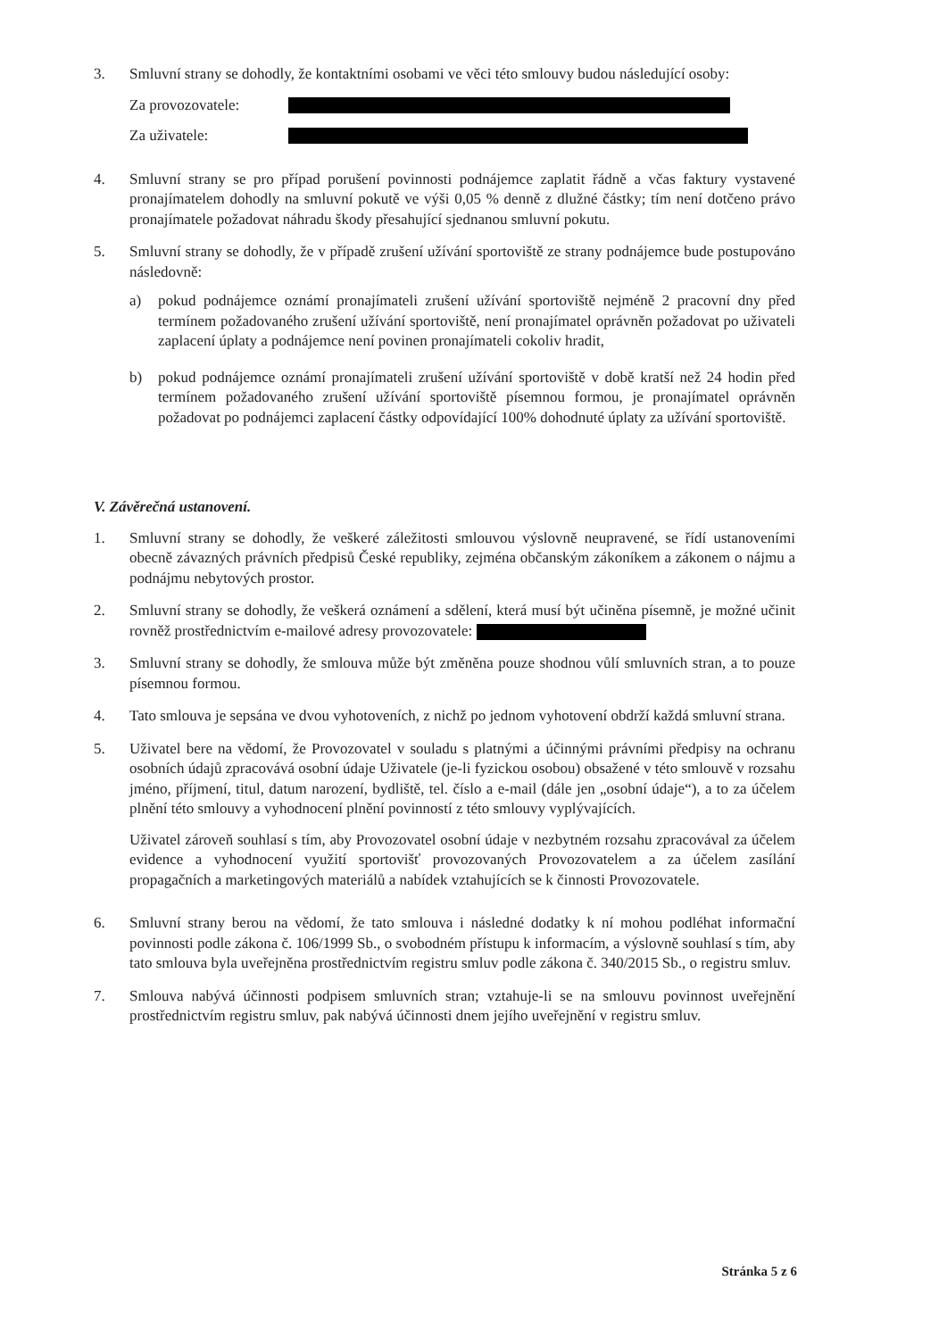3. Smluvní strany se dohodly, že kontaktními osobami ve věci této smlouvy budou následující osoby:
Za provozovatele:
Za uživatele:
4. Smluvní strany se pro případ porušení povinnosti podnájemce zaplatit řádně a včas faktury vystavené pronajímatelem dohodly na smluvní pokutě ve výši 0,05 % denně z dlužné částky; tím není dotčeno právo pronajímatele požadovat náhradu škody přesahující sjednanou smluvní pokutu.
5. Smluvní strany se dohodly, že v případě zrušení užívání sportoviště ze strany podnájemce bude postupováno následovně:
a) pokud podnájemce oznámí pronajímateli zrušení užívání sportoviště nejméně 2 pracovní dny před termínem požadovaného zrušení užívání sportoviště, není pronajímatel oprávněn požadovat po uživateli zaplacení úplaty a podnájemce není povinen pronajímateli cokoliv hradit,
b) pokud podnájemce oznámí pronajímateli zrušení užívání sportoviště v době kratší než 24 hodin před termínem požadovaného zrušení užívání sportoviště písemnou formou, je pronajímatel oprávněn požadovat po podnájemci zaplacení částky odpovídající 100% dohodnuté úplaty za užívání sportoviště.
V. Závěrečná ustanovení.
1. Smluvní strany se dohodly, že veškeré záležitosti smlouvou výslovně neupravené, se řídí ustanoveními obecně závazných právních předpisů České republiky, zejména občanským zákoníkem a zákonem o nájmu a podnájmu nebytových prostor.
2. Smluvní strany se dohodly, že veškerá oznámení a sdělení, která musí být učiněna písemně, je možné učinit rovněž prostřednictvím e-mailové adresy provozovatele:
3. Smluvní strany se dohodly, že smlouva může být změněna pouze shodnou vůlí smluvních stran, a to pouze písemnou formou.
4. Tato smlouva je sepsána ve dvou vyhotoveních, z nichž po jednom vyhotovení obdrží každá smluvní strana.
5. Uživatel bere na vědomí, že Provozovatel v souladu s platnými a účinnými právními předpisy na ochranu osobních údajů zpracovává osobní údaje Uživatele (je-li fyzickou osobou) obsažené v této smlouvě v rozsahu jméno, příjmení, titul, datum narození, bydliště, tel. číslo a e-mail (dále jen „osobní údaje“), a to za účelem plnění této smlouvy a vyhodnocení plnění povinností z této smlouvy vyplývajících.
Uživatel zároveň souhlasí s tím, aby Provozovatel osobní údaje v nezbytném rozsahu zpracovával za účelem evidence a vyhodnocení využití sportovišť provozovaných Provozovatelem a za účelem zasílání propagačních a marketingových materiálů a nabídek vztahujících se k činnosti Provozovatele.
6. Smluvní strany berou na vědomí, že tato smlouva i následné dodatky k ní mohou podléhat informační povinnosti podle zákona č. 106/1999 Sb., o svobodném přístupu k informacím, a výslovně souhlasí s tím, aby tato smlouva byla uveřejněna prostřednictvím registru smluv podle zákona č. 340/2015 Sb., o registru smluv.
7. Smlouva nabývá účinnosti podpisem smluvních stran; vztahuje-li se na smlouvu povinnost uveřejnění prostřednictvím registru smluv, pak nabývá účinnosti dnem jejího uveřejnění v registru smluv.
Stránka 5 z 6